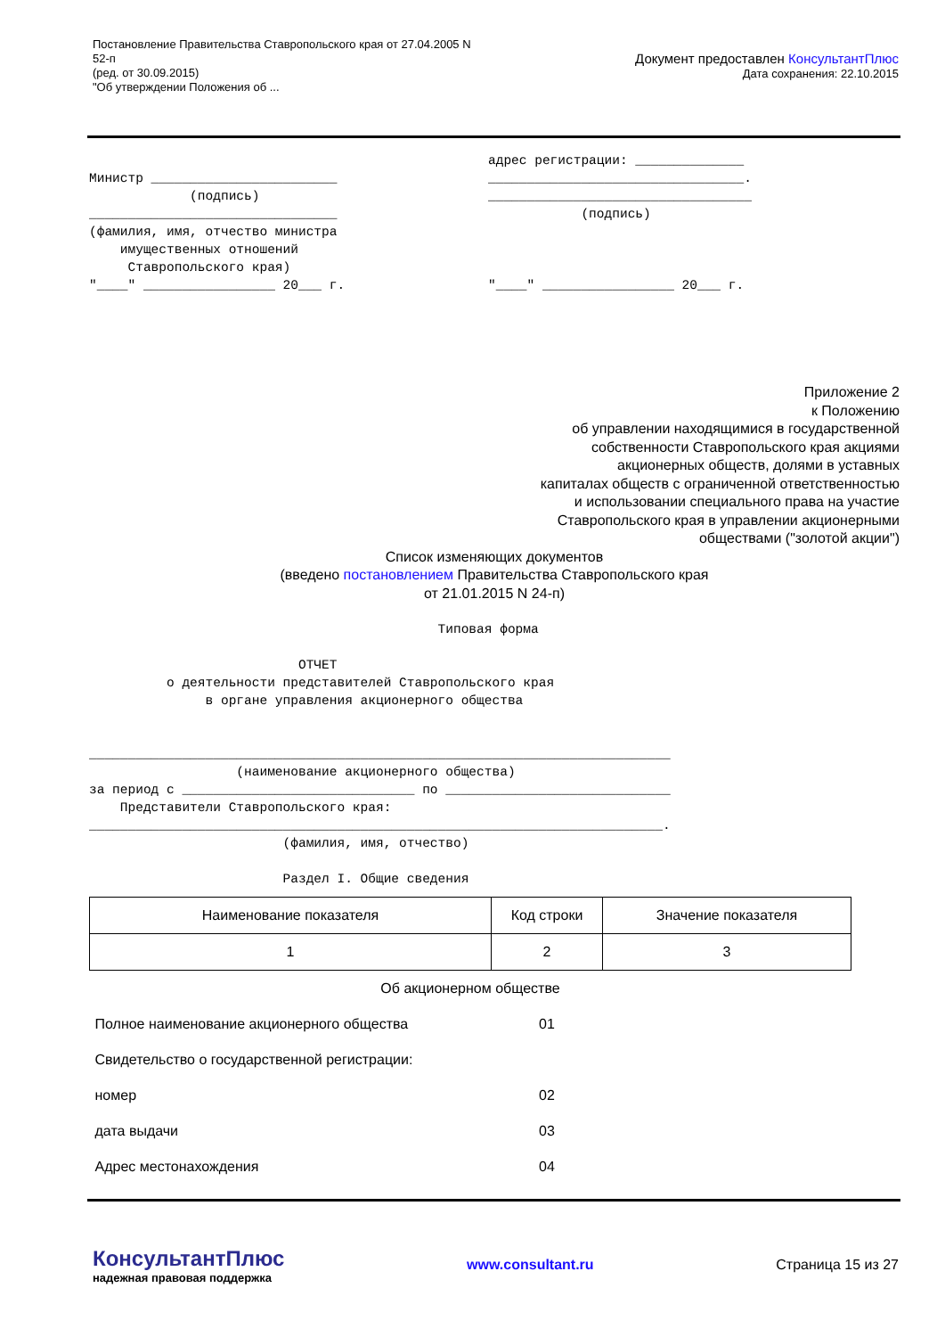Постановление Правительства Ставропольского края от 27.04.2005 N
52-п
(ред. от 30.09.2015)
"Об утверждении Положения об ...
Документ предоставлен КонсультантПлюс
Дата сохранения: 22.10.2015
Министр ________________________
             (подпись)
________________________________
(фамилия, имя, отчество министра
    имущественных отношений
     Ставропольского края)
"____" _________________ 20___ г.
адрес регистрации: ______________
_________________________________.
__________________________________
            (подпись)



"____" _________________ 20___ г.
Приложение 2
к Положению
об управлении находящимися в государственной
собственности Ставропольского края акциями
акционерных обществ, долями в уставных
капиталах обществ с ограниченной ответственностью
и использовании специального права на участие
Ставропольского края в управлении акционерными
обществами ("золотой акции")
Список изменяющих документов
(введено постановлением Правительства Ставропольского края
от 21.01.2015 N 24-п)
                                             Типовая форма

                           ОТЧЕТ
          о деятельности представителей Ставропольского края
               в органе управления акционерного общества


___________________________________________________________________________
                   (наименование акционерного общества)
за период с ______________________________ по _____________________________
    Представители Ставропольского края:
__________________________________________________________________________.
                         (фамилия, имя, отчество)

                         Раздел I. Общие сведения
| Наименование показателя | Код строки | Значение показателя |
| --- | --- | --- |
| 1 | 2 | 3 |
| Об акционерном обществе | | |
| Полное наименование акционерного общества | 01 | |
| Свидетельство о государственной регистрации: | | |
| номер | 02 | |
| дата выдачи | 03 | |
| Адрес местонахождения | 04 | |
КонсультантПлюс
надежная правовая поддержка
www.consultant.ru Страница 15 из 27